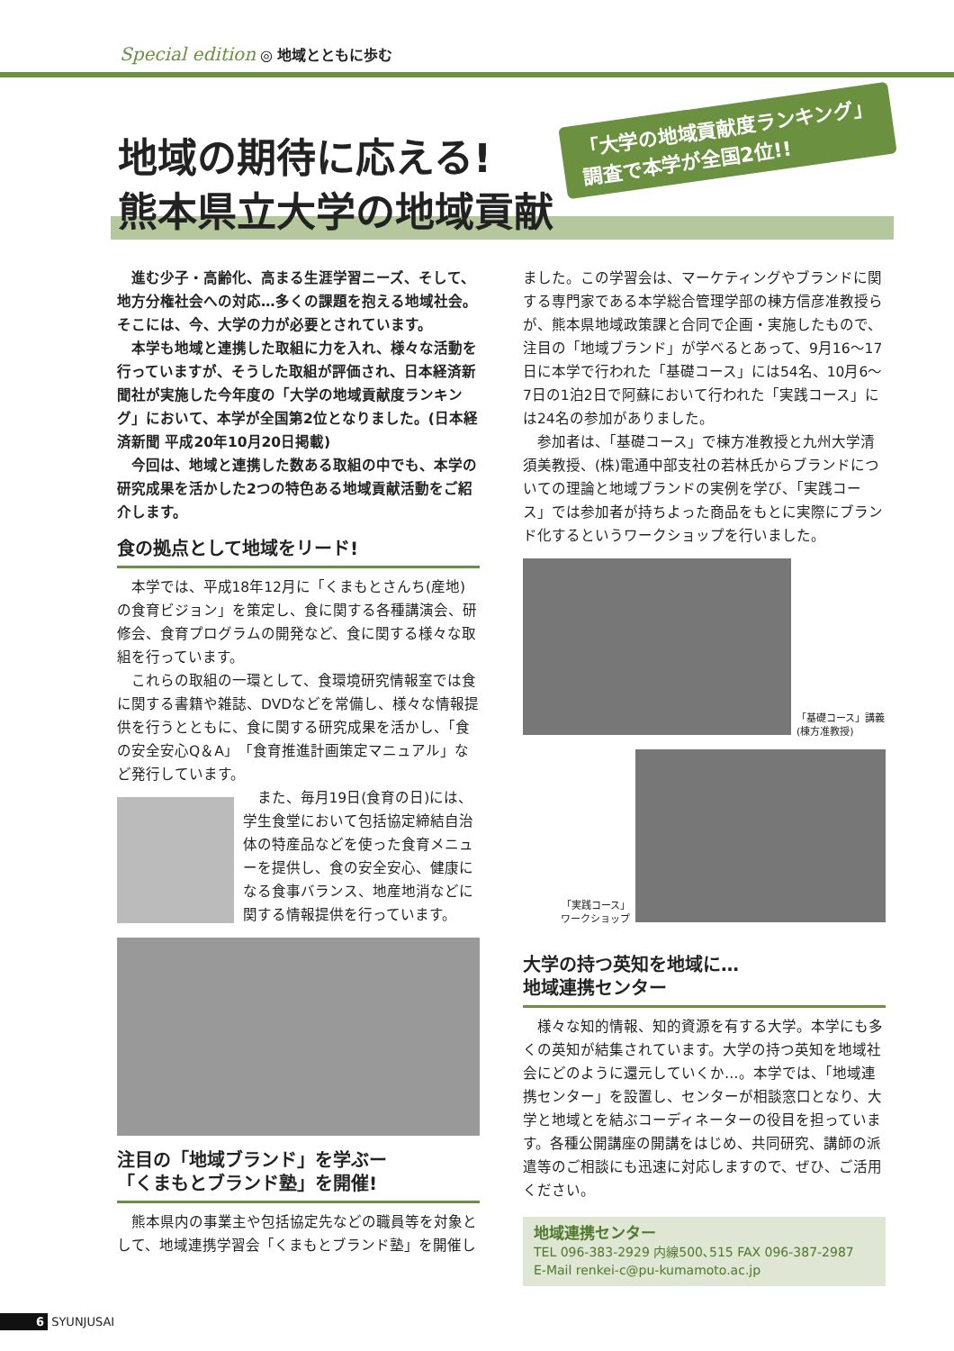Special edition ◎ 地域とともに歩む
地域の期待に応える!
熊本県立大学の地域貢献
「大学の地域貢献度ランキング」
調査で本学が全国2位!!
進む少子・高齢化、高まる生涯学習ニーズ、そして、地方分権社会への対応…多くの課題を抱える地域社会。そこには、今、大学の力が必要とされています。
本学も地域と連携した取組に力を入れ、様々な活動を行っていますが、そうした取組が評価され、日本経済新聞社が実施した今年度の「大学の地域貢献度ランキング」において、本学が全国第2位となりました。(日本経済新聞 平成20年10月20日掲載)
今回は、地域と連携した数ある取組の中でも、本学の研究成果を活かした2つの特色ある地域貢献活動をご紹介します。
食の拠点として地域をリード!
本学では、平成18年12月に「くまもとさんち(産地)の食育ビジョン」を策定し、食に関する各種講演会、研修会、食育プログラムの開発など、食に関する様々な取組を行っています。
これらの取組の一環として、食環境研究情報室では食に関する書籍や雑誌、DVDなどを常備し、様々な情報提供を行うとともに、食に関する研究成果を活かし、「食の安全安心Q＆A」「食育推進計画策定マニュアル」など発行しています。
また、毎月19日(食育の日)には、学生食堂において包括協定締結自治体の特産品などを使った食育メニューを提供し、食の安全安心、健康になる食事バランス、地産地消などに関する情報提供を行っています。
注目の「地域ブランド」を学ぶー
「くまもとブランド塾」を開催!
熊本県内の事業主や包括協定先などの職員等を対象として、地域連携学習会「くまもとブランド塾」を開催し
ました。この学習会は、マーケティングやブランドに関する専門家である本学総合管理学部の棟方信彦准教授らが、熊本県地域政策課と合同で企画・実施したもので、注目の「地域ブランド」が学べるとあって、9月16〜17日に本学で行われた「基礎コース」には54名、10月6〜7日の1泊2日で阿蘇において行われた「実践コース」には24名の参加がありました。
参加者は、「基礎コース」で棟方准教授と九州大学清須美教授、(株)電通中部支社の若林氏からブランドについての理論と地域ブランドの実例を学び、「実践コース」では参加者が持ちよった商品をもとに実際にブランド化するというワークショップを行いました。
「基礎コース」講義
(棟方准教授)
「実践コース」
ワークショップ
大学の持つ英知を地域に…
地域連携センター
様々な知的情報、知的資源を有する大学。本学にも多くの英知が結集されています。大学の持つ英知を地域社会にどのように還元していくか…。本学では、「地域連携センター」を設置し、センターが相談窓口となり、大学と地域とを結ぶコーディネーターの役目を担っています。各種公開講座の開講をはじめ、共同研究、講師の派遣等のご相談にも迅速に対応しますので、ぜひ、ご活用ください。
地域連携センター
TEL 096-383-2929 内線500､515 FAX 096-387-2987
E-Mail renkei-c@pu-kumamoto.ac.jp
6 SYUNJUSAI